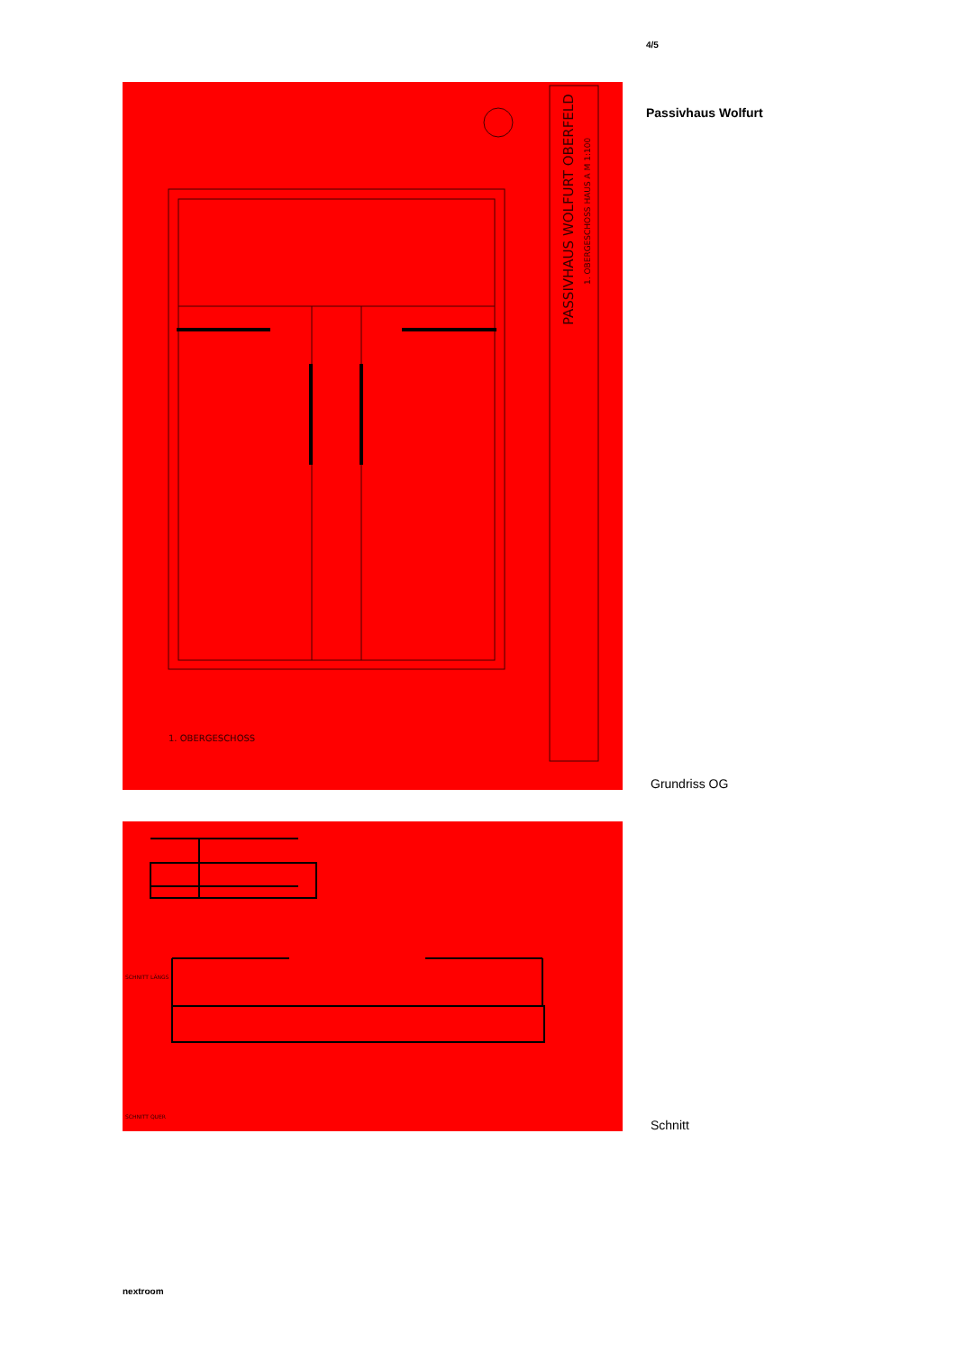4/5
Passivhaus Wolfurt
PASSIVHAUS WOLFURT OBERFELD
1. OBERGESCHOSS HAUS A M 1:100
1. OBERGESCHOSS
SCHNITT LÄNGS
SCHNITT QUER
Grundriss OG
Schnitt
nextroom